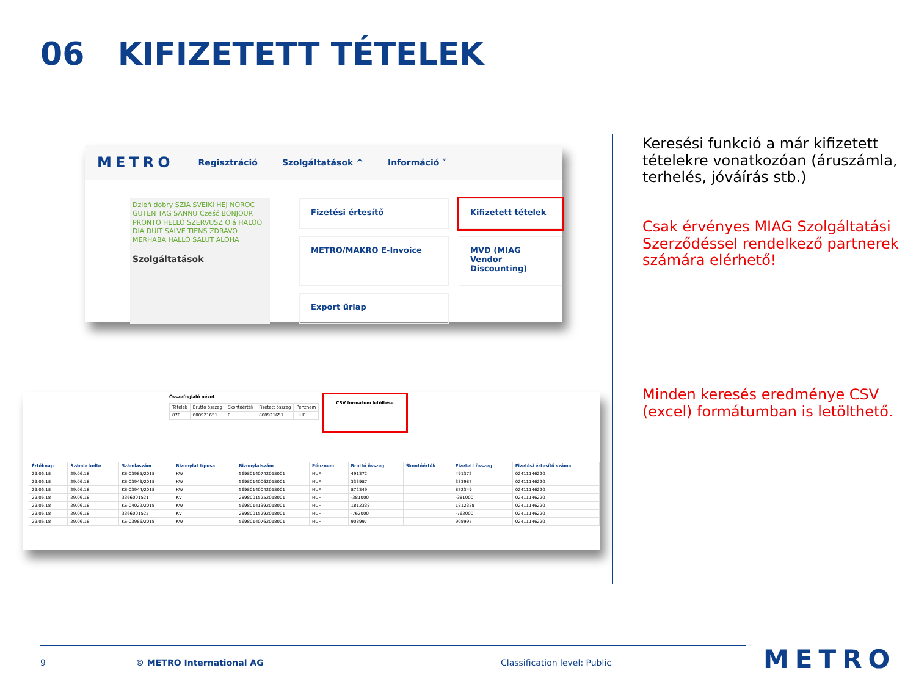06 KIFIZETETT TÉTELEK
METRO
Regisztráció Szolgáltatások ^ Információ ˅
Dzień dobry SZIA SVEIKI HEJ NOROC GUTEN TAG SANNU Cześć BONJOUR PRONTO HELLO SZERVUSZ Olá HALOO DIA DUIT SALVE TIENS ZDRAVO MERHABA HALLO SALUT ALOHA
Szolgáltatások
Fizetési értesítő
Kifizetett tételek
METRO/MAKRO E-Invoice
MVD (MIAG Vendor Discounting)
Export űrlap
Összefoglaló nézet
| Tételek | Bruttó összeg | Skontóérték | Fizetett összeg | Pénznem |
| --- | --- | --- | --- | --- |
| 870 | 800921651 | 0 | 800921651 | HUF |
CSV formátum letöltése
| Értéknap | Számla kelte | Számlaszám | Bizonylat típusa | Bizonylatszám | Pénznem | Bruttó összeg | Skontóérték | Fizetett összeg | Fizetési értesítő száma |
| --- | --- | --- | --- | --- | --- | --- | --- | --- | --- |
| 29.06.18 | 29.06.18 | KS-03985/2018 | KW | 56980140742018001 | HUF | 491372 | | 491372 | 02411146220 |
| 29.06.18 | 29.06.18 | KS-03943/2018 | KW | 56980140062018001 | HUF | 333987 | | 333987 | 02411146220 |
| 29.06.18 | 29.06.18 | KS-03944/2018 | KW | 56980140042018001 | HUF | 872349 | | 872349 | 02411146220 |
| 29.06.18 | 29.06.18 | 3366001521 | KV | 28980015252018001 | HUF | -381000 | | -381000 | 02411146220 |
| 29.06.18 | 29.06.18 | KS-04022/2018 | KW | 56980141392018001 | HUF | 1812338 | | 1812338 | 02411146220 |
| 29.06.18 | 29.06.18 | 3366001525 | KV | 28980015292018001 | HUF | -762000 | | -762000 | 02411146220 |
| 29.06.18 | 29.06.18 | KS-03986/2018 | KW | 56980140762018001 | HUF | 908997 | | 908997 | 02411146220 |
Keresési funkció a már kifizetett tételekre vonatkozóan (áruszámla, terhelés, jóváírás stb.)
Csak érvényes MIAG Szolgáltatási Szerződéssel rendelkező partnerek számára elérhető!
Minden keresés eredménye CSV (excel) formátumban is letölthető.
9 © METRO International AG Classification level: Public METRO